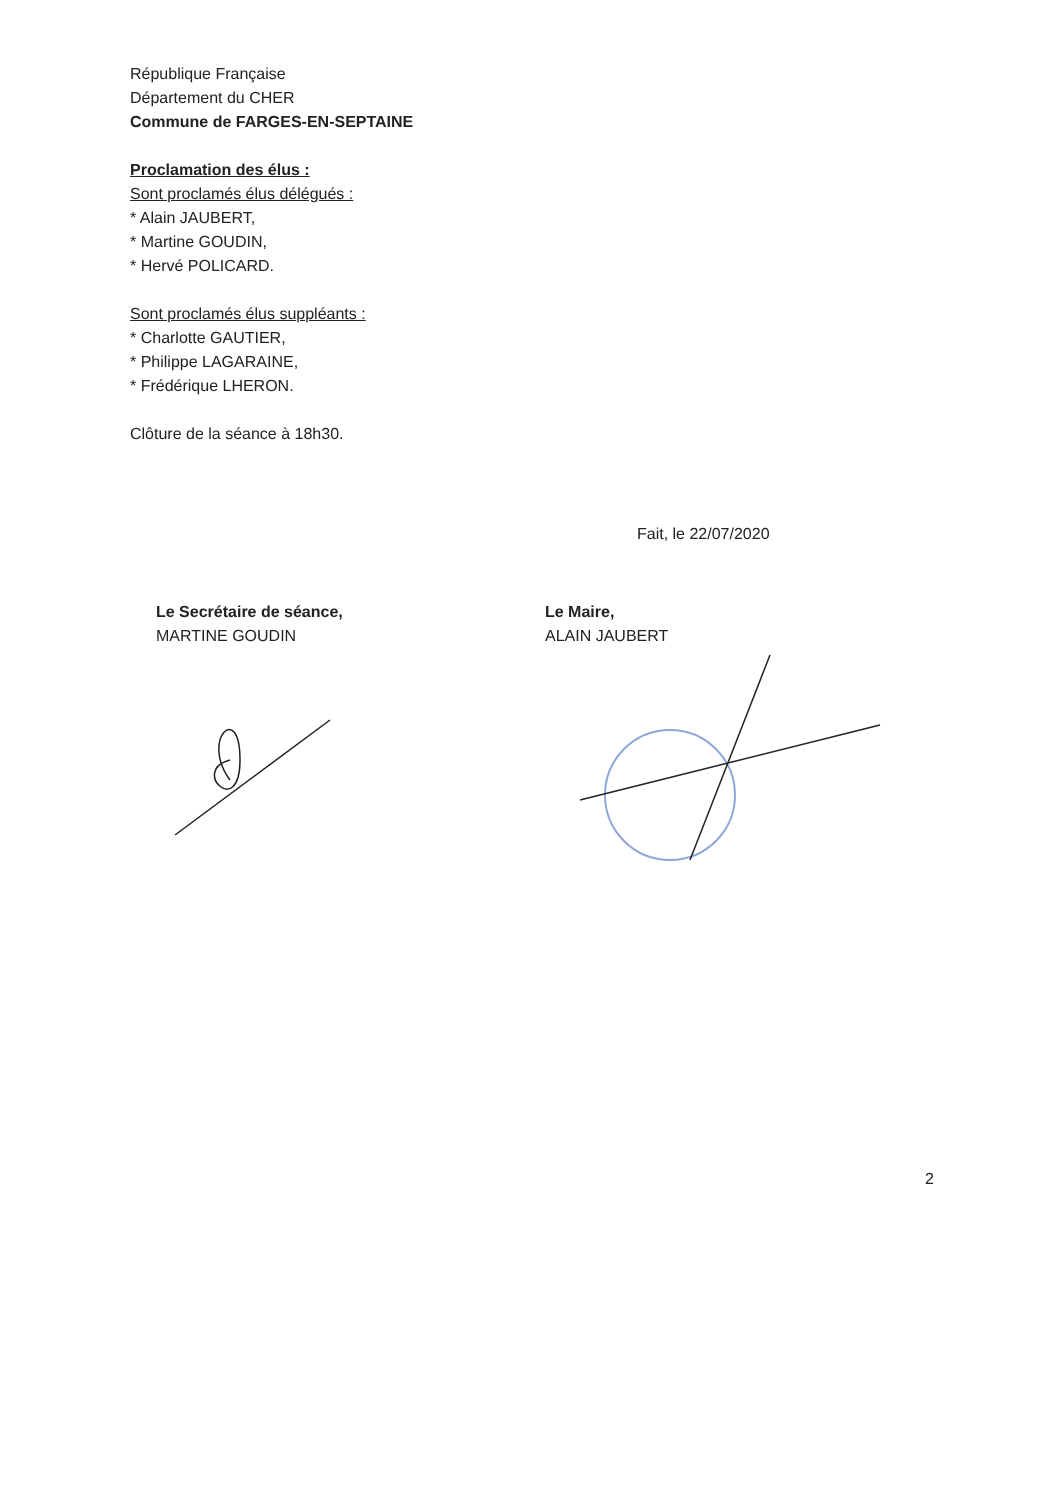République Française
Département du CHER
Commune de FARGES-EN-SEPTAINE
Proclamation des élus :
Sont proclamés élus délégués :
* Alain JAUBERT,
* Martine GOUDIN,
* Hervé POLICARD.
Sont proclamés élus suppléants :
* Charlotte GAUTIER,
* Philippe LAGARAINE,
* Frédérique LHERON.
Clôture de la séance à 18h30.
Fait, le 22/07/2020
Le Secrétaire de séance,
MARTINE GOUDIN
Le Maire,
ALAIN JAUBERT
2